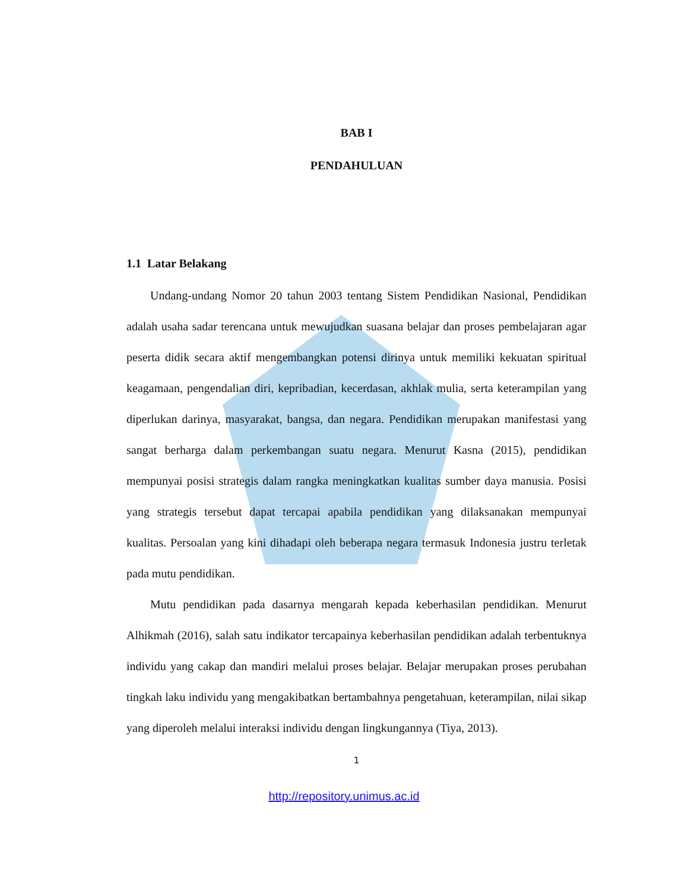BAB I
PENDAHULUAN
1.1 Latar Belakang
Undang-undang Nomor 20 tahun 2003 tentang Sistem Pendidikan Nasional, Pendidikan adalah usaha sadar terencana untuk mewujudkan suasana belajar dan proses pembelajaran agar peserta didik secara aktif mengembangkan potensi dirinya untuk memiliki kekuatan spiritual keagamaan, pengendalian diri, kepribadian, kecerdasan, akhlak mulia, serta keterampilan yang diperlukan darinya, masyarakat, bangsa, dan negara. Pendidikan merupakan manifestasi yang sangat berharga dalam perkembangan suatu negara. Menurut Kasna (2015), pendidikan mempunyai posisi strategis dalam rangka meningkatkan kualitas sumber daya manusia. Posisi yang strategis tersebut dapat tercapai apabila pendidikan yang dilaksanakan mempunyai kualitas. Persoalan yang kini dihadapi oleh beberapa negara termasuk Indonesia justru terletak pada mutu pendidikan.
Mutu pendidikan pada dasarnya mengarah kepada keberhasilan pendidikan. Menurut Alhikmah (2016), salah satu indikator tercapainya keberhasilan pendidikan adalah terbentuknya individu yang cakap dan mandiri melalui proses belajar. Belajar merupakan proses perubahan tingkah laku individu yang mengakibatkan bertambahnya pengetahuan, keterampilan, nilai sikap yang diperoleh melalui interaksi individu dengan lingkungannya (Tiya, 2013).
1
http://repository.unimus.ac.id